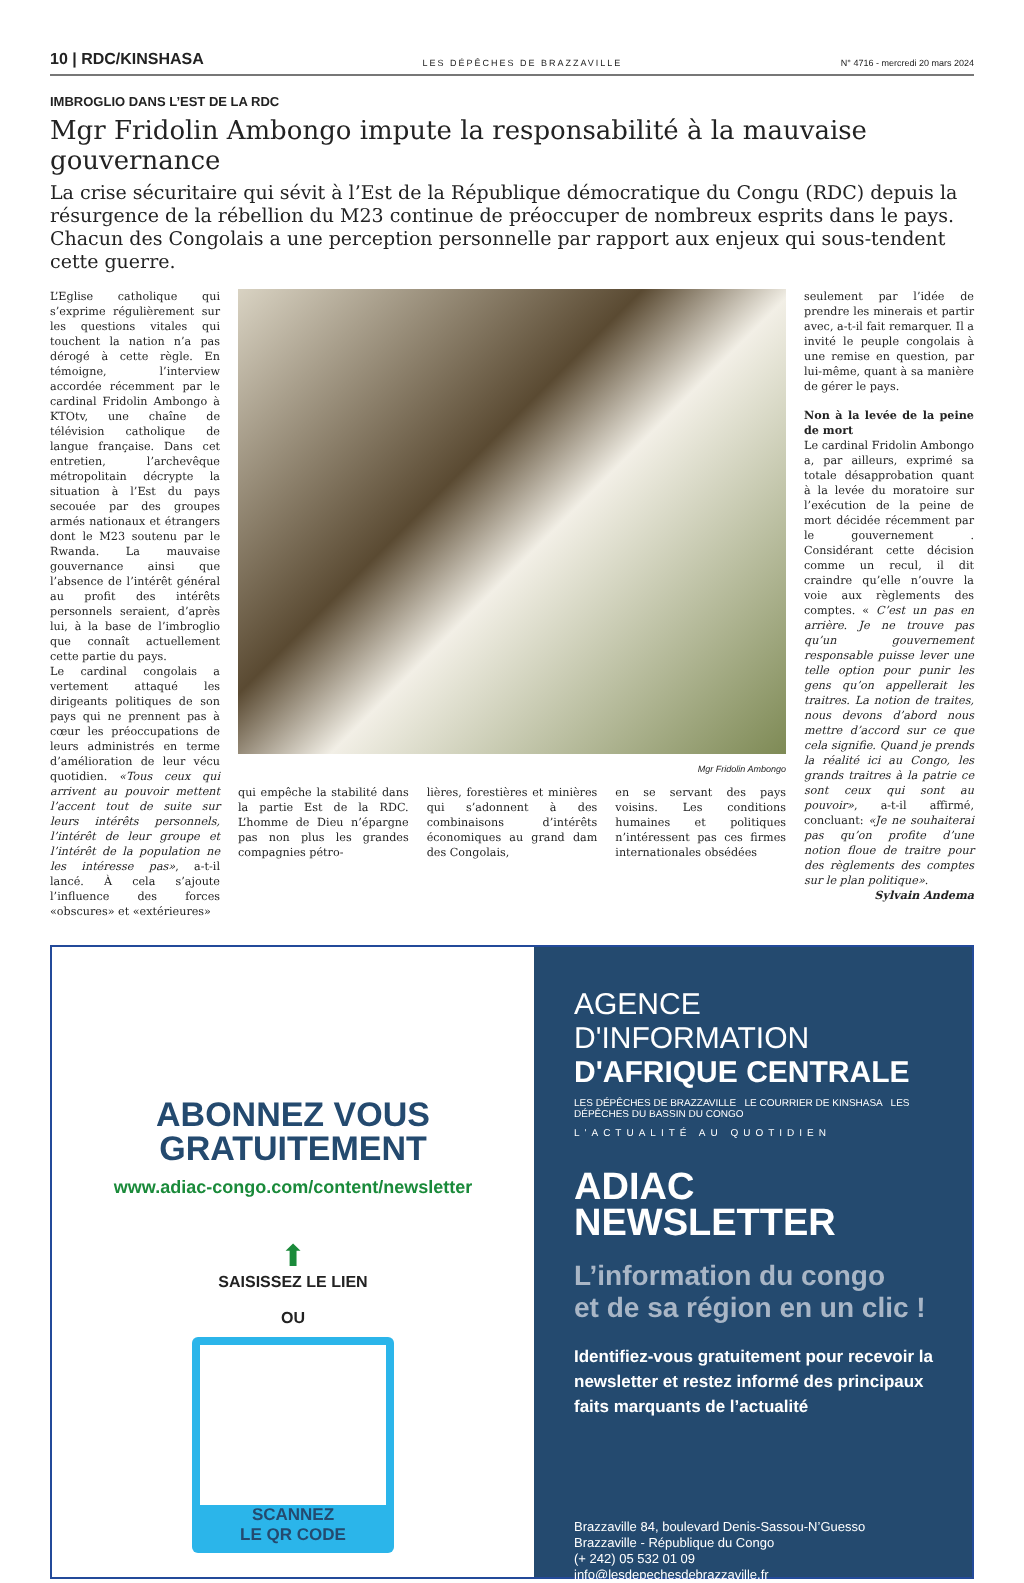10 | RDC/KINSHASA LES DÉPÊCHES DE BRAZZAVILLE N° 4716 - mercredi 20 mars 2024
IMBROGLIO DANS L’EST DE LA RDC
Mgr Fridolin Ambongo impute la responsabilité à la mauvaise gouvernance
La crise sécuritaire qui sévit à l’Est de la République démocratique du Congu (RDC) depuis la résurgence de la rébellion du M23 continue de préoccuper de nombreux esprits dans le pays. Chacun des Congolais a une perception personnelle par rapport aux enjeux qui sous-tendent cette guerre.
L’Eglise catholique qui s’exprime régulièrement sur les questions vitales qui touchent la nation n’a pas dérogé à cette règle. En témoigne, l’interview accordée récemment par le cardinal Fridolin Ambongo à KTOtv, une chaîne de télévision catholique de langue française. Dans cet entretien, l’archevêque métropolitain décrypte la situation à l’Est du pays secouée par des groupes armés nationaux et étrangers dont le M23 soutenu par le Rwanda. La mauvaise gouvernance ainsi que l’absence de l’intérêt général au profit des intérêts personnels seraient, d’après lui, à la base de l’imbroglio que connaît actuellement cette partie du pays.
Le cardinal congolais a vertement attaqué les dirigeants politiques de son pays qui ne prennent pas à cœur les préoccupations de leurs administrés en terme d’amélioration de leur vécu quotidien. «Tous ceux qui arrivent au pouvoir mettent l’accent tout de suite sur leurs intérêts personnels, l’intérêt de leur groupe et l’intérêt de la population ne les intéresse pas», a-t-il lancé. À cela s’ajoute l’influence des forces «obscures» et «extérieures»
Mgr Fridolin Ambongo
qui empêche la stabilité dans la partie Est de la RDC. L’homme de Dieu n’épargne pas non plus les grandes compagnies pétro-
lières, forestières et minières qui s’adonnent à des combinaisons d’intérêts économiques au grand dam des Congolais,
en se servant des pays voisins. Les conditions humaines et politiques n’intéressent pas ces firmes internationales obsédées
seulement par l’idée de prendre les minerais et partir avec, a-t-il fait remarquer. Il a invité le peuple congolais à une remise en question, par lui-même, quant à sa manière de gérer le pays.
Non à la levée de la peine de mort
Le cardinal Fridolin Ambongo a, par ailleurs, exprimé sa totale désapprobation quant à la levée du moratoire sur l’exécution de la peine de mort décidée récemment par le gouvernement . Considérant cette décision comme un recul, il dit craindre qu’elle n’ouvre la voie aux règlements des comptes. « C’est un pas en arrière. Je ne trouve pas qu’un gouvernement responsable puisse lever une telle option pour punir les gens qu’on appellerait les traitres. La notion de traites, nous devons d’abord nous mettre d’accord sur ce que cela signifie. Quand je prends la réalité ici au Congo, les grands traitres à la patrie ce sont ceux qui sont au pouvoir», a-t-il affirmé, concluant: «Je ne souhaiterai pas qu’on profite d’une notion floue de traitre pour des règlements des comptes sur le plan politique».
Sylvain Andema
ABONNEZ VOUS
GRATUITEMENT
www.adiac-congo.com/content/newsletter
⬆
SAISISSEZ LE LIEN
OU
SCANNEZ
LE QR CODE
AGENCE D'INFORMATION
D'AFRIQUE CENTRALE
LES DÉPÊCHES DE BRAZZAVILLE LE COURRIER DE KINSHASA LES DÉPÊCHES DU BASSIN DU CONGO
L'ACTUALITÉ AU QUOTIDIEN
ADIAC
NEWSLETTER
L’information du congo
et de sa région en un clic !
Identifiez-vous gratuitement pour recevoir la newsletter et restez informé des principaux faits marquants de l’actualité
Brazzaville 84, boulevard Denis-Sassou-N’Guesso
Brazzaville - République du Congo
(+ 242) 05 532 01 09
info@lesdepechesdebrazzaville.fr